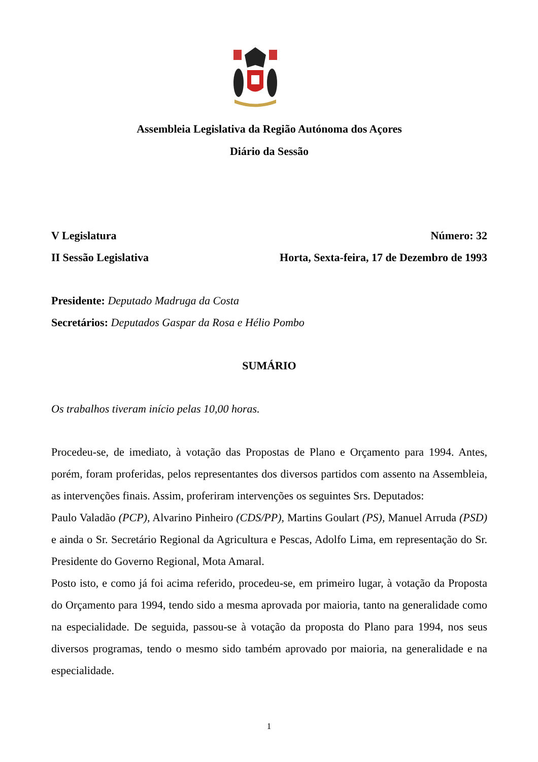Assembleia Legislativa da Região Autónoma dos Açores
Diário da Sessão
V Legislatura Número: 32
II Sessão Legislativa Horta, Sexta-feira, 17 de Dezembro de 1993
Presidente: Deputado Madruga da Costa
Secretários: Deputados Gaspar da Rosa e Hélio Pombo
SUMÁRIO
Os trabalhos tiveram início pelas 10,00 horas.
Procedeu-se, de imediato, à votação das Propostas de Plano e Orçamento para 1994. Antes, porém, foram proferidas, pelos representantes dos diversos partidos com assento na Assembleia, as intervenções finais. Assim, proferiram intervenções os seguintes Srs. Deputados:
Paulo Valadão (PCP), Alvarino Pinheiro (CDS/PP), Martins Goulart (PS), Manuel Arruda (PSD) e ainda o Sr. Secretário Regional da Agricultura e Pescas, Adolfo Lima, em representação do Sr. Presidente do Governo Regional, Mota Amaral.
Posto isto, e como já foi acima referido, procedeu-se, em primeiro lugar, à votação da Proposta do Orçamento para 1994, tendo sido a mesma aprovada por maioria, tanto na generalidade como na especialidade. De seguida, passou-se à votação da proposta do Plano para 1994, nos seus diversos programas, tendo o mesmo sido também aprovado por maioria, na generalidade e na especialidade.
1